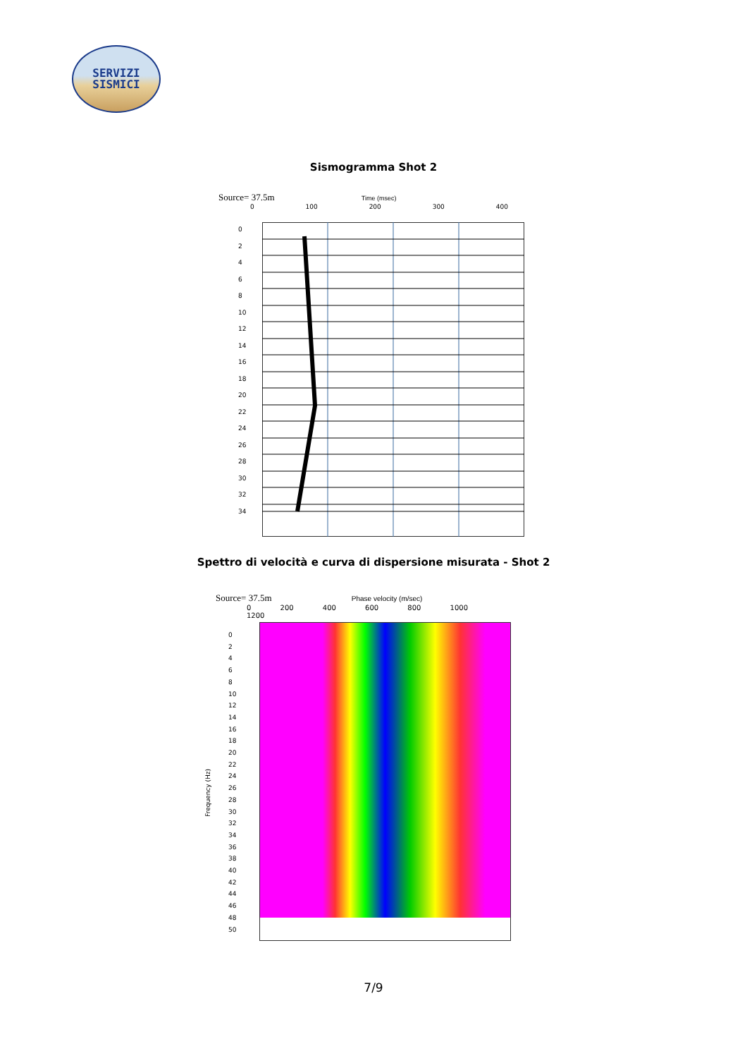SERVIZI
SISMICI
Sismogramma Shot 2
Source= 37.5m Time (msec)
0 100 200 300 400
0
2
4
6
8
10
12
14
16
18
20
22
24
26
28
30
32
34
Spettro di velocità e curva di dispersione misurata - Shot 2
Source= 37.5m Phase velocity (m/sec)
0 200 400 600 800 1000 1200
Frequency (Hz)
0
2
4
6
8
10
12
14
16
18
20
22
24
26
28
30
32
34
36
38
40
42
44
46
48
50
7/9